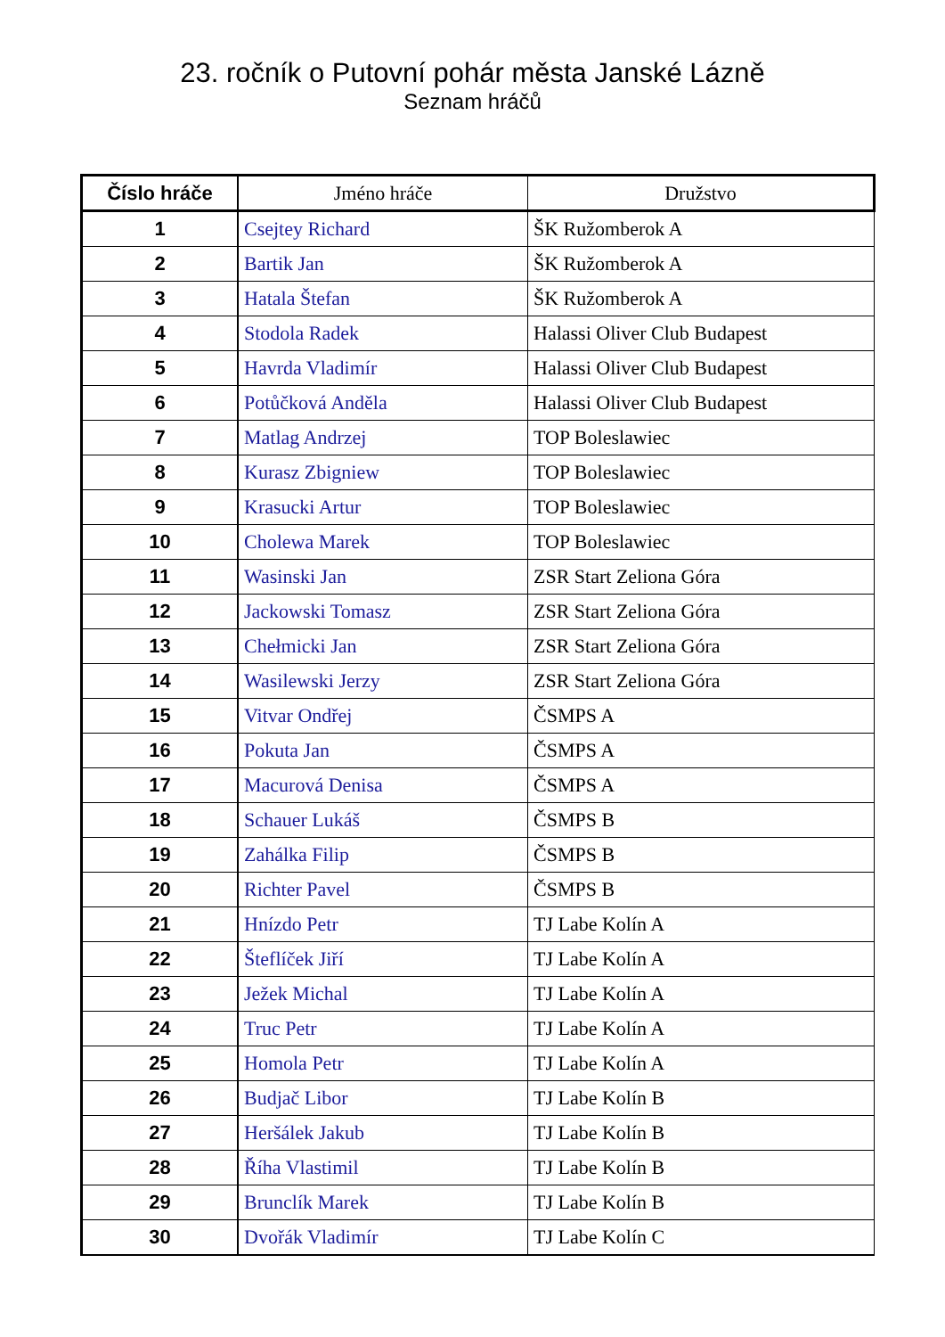23. ročník o Putovní pohár města Janské Lázně
Seznam hráčů
| Číslo hráče | Jméno hráče | Družstvo |
| --- | --- | --- |
| 1 | Csejtey Richard | ŠK Ružomberok A |
| 2 | Bartik Jan | ŠK Ružomberok A |
| 3 | Hatala Štefan | ŠK Ružomberok A |
| 4 | Stodola Radek | Halassi Oliver Club Budapest |
| 5 | Havrda Vladimír | Halassi Oliver Club Budapest |
| 6 | Potůčková Anděla | Halassi Oliver Club Budapest |
| 7 | Matlag Andrzej | TOP Boleslawiec |
| 8 | Kurasz Zbigniew | TOP Boleslawiec |
| 9 | Krasucki Artur | TOP Boleslawiec |
| 10 | Cholewa Marek | TOP Boleslawiec |
| 11 | Wasinski Jan | ZSR Start Zeliona Góra |
| 12 | Jackowski Tomasz | ZSR Start Zeliona Góra |
| 13 | Chełmicki Jan | ZSR Start Zeliona Góra |
| 14 | Wasilewski Jerzy | ZSR Start Zeliona Góra |
| 15 | Vitvar Ondřej | ČSMPS A |
| 16 | Pokuta Jan | ČSMPS A |
| 17 | Macurová Denisa | ČSMPS A |
| 18 | Schauer Lukáš | ČSMPS B |
| 19 | Zahálka Filip | ČSMPS B |
| 20 | Richter Pavel | ČSMPS B |
| 21 | Hnízdo Petr | TJ Labe Kolín A |
| 22 | Šteflíček Jiří | TJ Labe Kolín A |
| 23 | Ježek Michal | TJ Labe Kolín A |
| 24 | Truc Petr | TJ Labe Kolín A |
| 25 | Homola Petr | TJ Labe Kolín A |
| 26 | Budjač Libor | TJ Labe Kolín B |
| 27 | Heršálek Jakub | TJ Labe Kolín B |
| 28 | Říha Vlastimil | TJ Labe Kolín B |
| 29 | Brunclík Marek | TJ Labe Kolín B |
| 30 | Dvořák Vladimír | TJ Labe Kolín C |